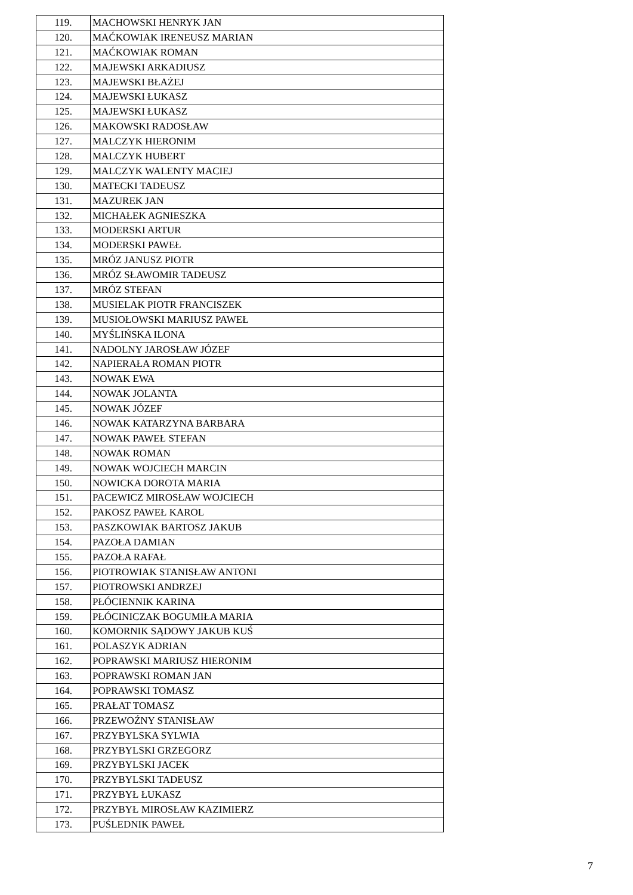| 119. | MACHOWSKI HENRYK JAN |
| 120. | MAĆKOWIAK IRENEUSZ MARIAN |
| 121. | MAĆKOWIAK ROMAN |
| 122. | MAJEWSKI ARKADIUSZ |
| 123. | MAJEWSKI BŁAŻEJ |
| 124. | MAJEWSKI ŁUKASZ |
| 125. | MAJEWSKI ŁUKASZ |
| 126. | MAKOWSKI RADOSŁAW |
| 127. | MALCZYK HIERONIM |
| 128. | MALCZYK HUBERT |
| 129. | MALCZYK WALENTY MACIEJ |
| 130. | MATECKI TADEUSZ |
| 131. | MAZUREK JAN |
| 132. | MICHAŁEK AGNIESZKA |
| 133. | MODERSKI ARTUR |
| 134. | MODERSKI PAWEŁ |
| 135. | MRÓZ JANUSZ PIOTR |
| 136. | MRÓZ SŁAWOMIR TADEUSZ |
| 137. | MRÓZ STEFAN |
| 138. | MUSIELAK PIOTR FRANCISZEK |
| 139. | MUSIOŁOWSKI MARIUSZ PAWEŁ |
| 140. | MYŚLIŃSKA ILONA |
| 141. | NADOLNY JAROSŁAW JÓZEF |
| 142. | NAPIERAŁA ROMAN PIOTR |
| 143. | NOWAK EWA |
| 144. | NOWAK JOLANTA |
| 145. | NOWAK JÓZEF |
| 146. | NOWAK KATARZYNA BARBARA |
| 147. | NOWAK PAWEŁ STEFAN |
| 148. | NOWAK ROMAN |
| 149. | NOWAK WOJCIECH MARCIN |
| 150. | NOWICKA DOROTA MARIA |
| 151. | PACEWICZ MIROSŁAW WOJCIECH |
| 152. | PAKOSZ PAWEŁ KAROL |
| 153. | PASZKOWIAK BARTOSZ JAKUB |
| 154. | PAZOŁA DAMIAN |
| 155. | PAZOŁA RAFAŁ |
| 156. | PIOTROWIAK STANISŁAW ANTONI |
| 157. | PIOTROWSKI ANDRZEJ |
| 158. | PŁÓCIENNIK KARINA |
| 159. | PŁÓCINICZAK BOGUMIŁA MARIA |
| 160. | KOMORNIK SĄDOWY JAKUB KUŚ |
| 161. | POLASZYK ADRIAN |
| 162. | POPRAWSKI MARIUSZ HIERONIM |
| 163. | POPRAWSKI ROMAN JAN |
| 164. | POPRAWSKI TOMASZ |
| 165. | PRAŁAT TOMASZ |
| 166. | PRZEWOŹNY STANISŁAW |
| 167. | PRZYBYLSKA SYLWIA |
| 168. | PRZYBYLSKI GRZEGORZ |
| 169. | PRZYBYLSKI JACEK |
| 170. | PRZYBYLSKI TADEUSZ |
| 171. | PRZYBYŁ ŁUKASZ |
| 172. | PRZYBYŁ MIROSŁAW KAZIMIERZ |
| 173. | PUŚLEDNIK PAWEŁ |
7